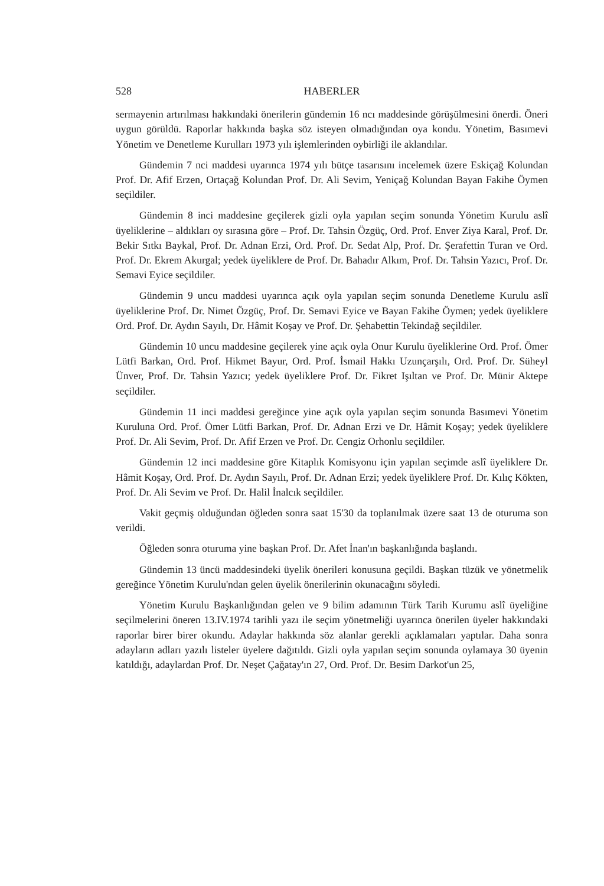528 HABERLER
sermayenin artırılması hakkındaki önerilerin gündemin 16 ncı maddesinde görüşülmesini önerdi. Öneri uygun görüldü. Raporlar hakkında başka söz isteyen olmadığından oya kondu. Yönetim, Basımevi Yönetim ve Denetleme Kurulları 1973 yılı işlemlerinden oybirliği ile aklandılar.
Gündemin 7 nci maddesi uyarınca 1974 yılı bütçe tasarısını incelemek üzere Eskiçağ Kolundan Prof. Dr. Afif Erzen, Ortaçağ Kolundan Prof. Dr. Ali Sevim, Yeniçağ Kolundan Bayan Fakihe Öymen seçildiler.
Gündemin 8 inci maddesine geçilerek gizli oyla yapılan seçim sonunda Yönetim Kurulu aslî üyeliklerine – aldıkları oy sırasına göre – Prof. Dr. Tahsin Özgüç, Ord. Prof. Enver Ziya Karal, Prof. Dr. Bekir Sıtkı Baykal, Prof. Dr. Adnan Erzi, Ord. Prof. Dr. Sedat Alp, Prof. Dr. Şerafettin Turan ve Ord. Prof. Dr. Ekrem Akurgal; yedek üyeliklere de Prof. Dr. Bahadır Alkım, Prof. Dr. Tahsin Yazıcı, Prof. Dr. Semavi Eyice seçildiler.
Gündemin 9 uncu maddesi uyarınca açık oyla yapılan seçim sonunda Denetleme Kurulu aslî üyeliklerine Prof. Dr. Nimet Özgüç, Prof. Dr. Semavi Eyice ve Bayan Fakihe Öymen; yedek üyeliklere Ord. Prof. Dr. Aydın Sayılı, Dr. Hâmit Koşay ve Prof. Dr. Şehabettin Tekindağ seçildiler.
Gündemin 10 uncu maddesine geçilerek yine açık oyla Onur Kurulu üyeliklerine Ord. Prof. Ömer Lütfi Barkan, Ord. Prof. Hikmet Bayur, Ord. Prof. İsmail Hakkı Uzunçarşılı, Ord. Prof. Dr. Süheyl Ünver, Prof. Dr. Tahsin Yazıcı; yedek üyeliklere Prof. Dr. Fikret Işıltan ve Prof. Dr. Münir Aktepe seçildiler.
Gündemin 11 inci maddesi gereğince yine açık oyla yapılan seçim sonunda Basımevi Yönetim Kuruluna Ord. Prof. Ömer Lütfi Barkan, Prof. Dr. Adnan Erzi ve Dr. Hâmit Koşay; yedek üyeliklere Prof. Dr. Ali Sevim, Prof. Dr. Afif Erzen ve Prof. Dr. Cengiz Orhonlu seçildiler.
Gündemin 12 inci maddesine göre Kitaplık Komisyonu için yapılan seçimde aslî üyeliklere Dr. Hâmit Koşay, Ord. Prof. Dr. Aydın Sayılı, Prof. Dr. Adnan Erzi; yedek üyeliklere Prof. Dr. Kılıç Kökten, Prof. Dr. Ali Sevim ve Prof. Dr. Halil İnalcık seçildiler.
Vakit geçmiş olduğundan öğleden sonra saat 15'30 da toplanılmak üzere saat 13 de oturuma son verildi.
Öğleden sonra oturuma yine başkan Prof. Dr. Afet İnan'ın başkanlığında başlandı.
Gündemin 13 üncü maddesindeki üyelik önerileri konusuna geçildi. Başkan tüzük ve yönetmelik gereğince Yönetim Kurulu'ndan gelen üyelik önerilerinin okunacağını söyledi.
Yönetim Kurulu Başkanlığından gelen ve 9 bilim adamının Türk Tarih Kurumu aslî üyeliğine seçilmelerini öneren 13.IV.1974 tarihli yazı ile seçim yönetmeliği uyarınca önerilen üyeler hakkındaki raporlar birer birer okundu. Adaylar hakkında söz alanlar gerekli açıklamaları yaptılar. Daha sonra adayların adları yazılı listeler üyelere dağıtıldı. Gizli oyla yapılan seçim sonunda oylamaya 30 üyenin katıldığı, adaylardan Prof. Dr. Neşet Çağatay'ın 27, Ord. Prof. Dr. Besim Darkot'un 25,